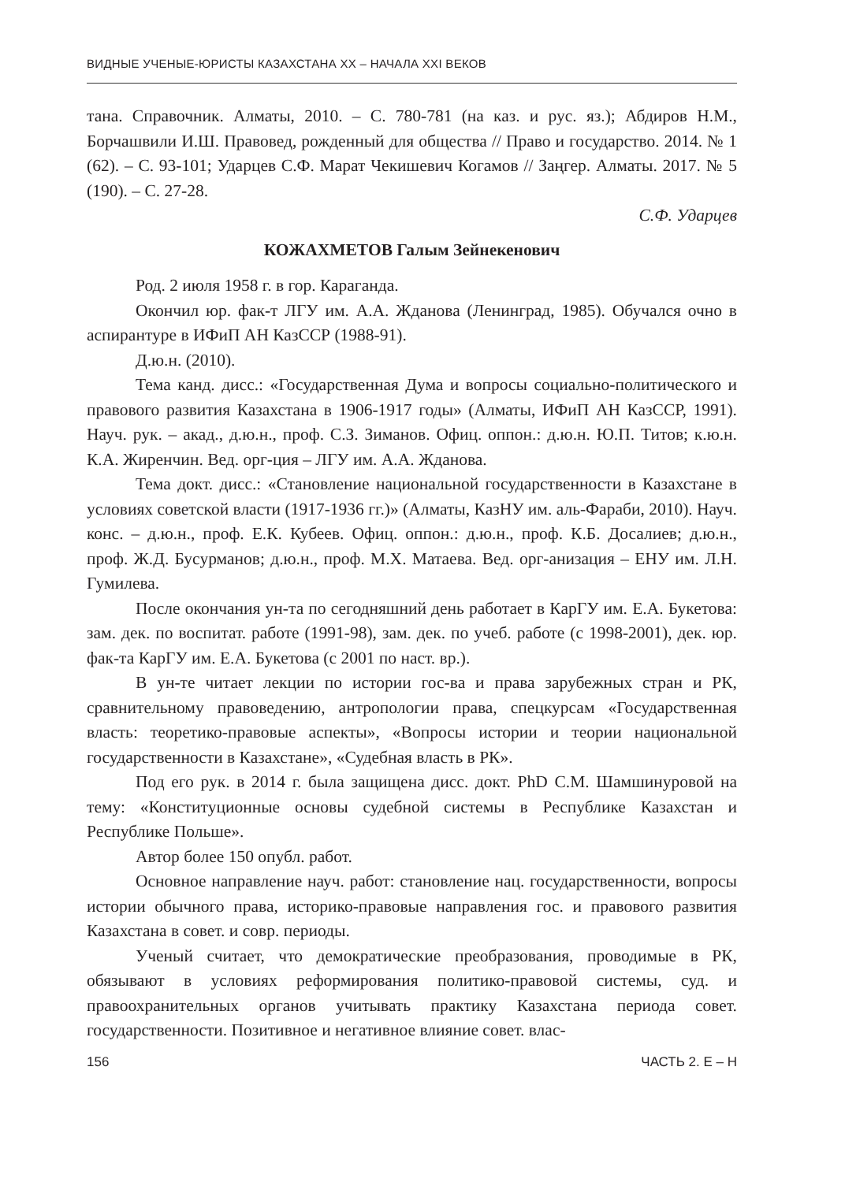ВИДНЫЕ УЧЕНЫЕ-ЮРИСТЫ КАЗАХСТАНА XX – НАЧАЛА XXI ВЕКОВ
тана. Справочник. Алматы, 2010. – С. 780-781 (на каз. и рус. яз.); Абдиров Н.М., Борчашвили И.Ш. Правовед, рожденный для общества // Право и государство. 2014. № 1 (62). – С. 93-101; Ударцев С.Ф. Марат Чекишевич Когамов // Заңгер. Алматы. 2017. № 5 (190). – С. 27-28.
С.Ф. Ударцев
КОЖАХМЕТОВ Галым Зейнекенович
Род. 2 июля 1958 г. в гор. Караганда.
Окончил юр. фак-т ЛГУ им. А.А. Жданова (Ленинград, 1985). Обучался очно в аспирантуре в ИФиП АН КазССР (1988-91).
Д.ю.н. (2010).
Тема канд. дисс.: «Государственная Дума и вопросы социально-политического и правового развития Казахстана в 1906-1917 годы» (Алматы, ИФиП АН КазССР, 1991). Науч. рук. – акад., д.ю.н., проф. С.З. Зиманов. Офиц. оппон.: д.ю.н. Ю.П. Титов; к.ю.н. К.А. Жиренчин. Вед. орг-ция – ЛГУ им. А.А. Жданова.
Тема докт. дисс.: «Становление национальной государственности в Казахстане в условиях советской власти (1917-1936 гг.)» (Алматы, КазНУ им. аль-Фараби, 2010). Науч. конс. – д.ю.н., проф. Е.К. Кубеев. Офиц. оппон.: д.ю.н., проф. К.Б. Досалиев; д.ю.н., проф. Ж.Д. Бусурманов; д.ю.н., проф. М.Х. Матаева. Вед. орг-анизация – ЕНУ им. Л.Н. Гумилева.
После окончания ун-та по сегодняшний день работает в КарГУ им. Е.А. Букетова: зам. дек. по воспитат. работе (1991-98), зам. дек. по учеб. работе (с 1998-2001), дек. юр. фак-та КарГУ им. Е.А. Букетова (с 2001 по наст. вр.).
В ун-те читает лекции по истории гос-ва и права зарубежных стран и РК, сравнительному правоведению, антропологии права, спецкурсам «Государственная власть: теоретико-правовые аспекты», «Вопросы истории и теории национальной государственности в Казахстане», «Судебная власть в РК».
Под его рук. в 2014 г. была защищена дисс. докт. PhD С.М. Шамшинуровой на тему: «Конституционные основы судебной системы в Республике Казахстан и Республике Польше».
Автор более 150 опубл. работ.
Основное направление науч. работ: становление нац. государственности, вопросы истории обычного права, историко-правовые направления гос. и правового развития Казахстана в совет. и совр. периоды.
Ученый считает, что демократические преобразования, проводимые в РК, обязывают в условиях реформирования политико-правовой системы, суд. и правоохранительных органов учитывать практику Казахстана периода совет. государственности. Позитивное и негативное влияние совет. влас-
156 ЧАСТЬ 2. Е – Н